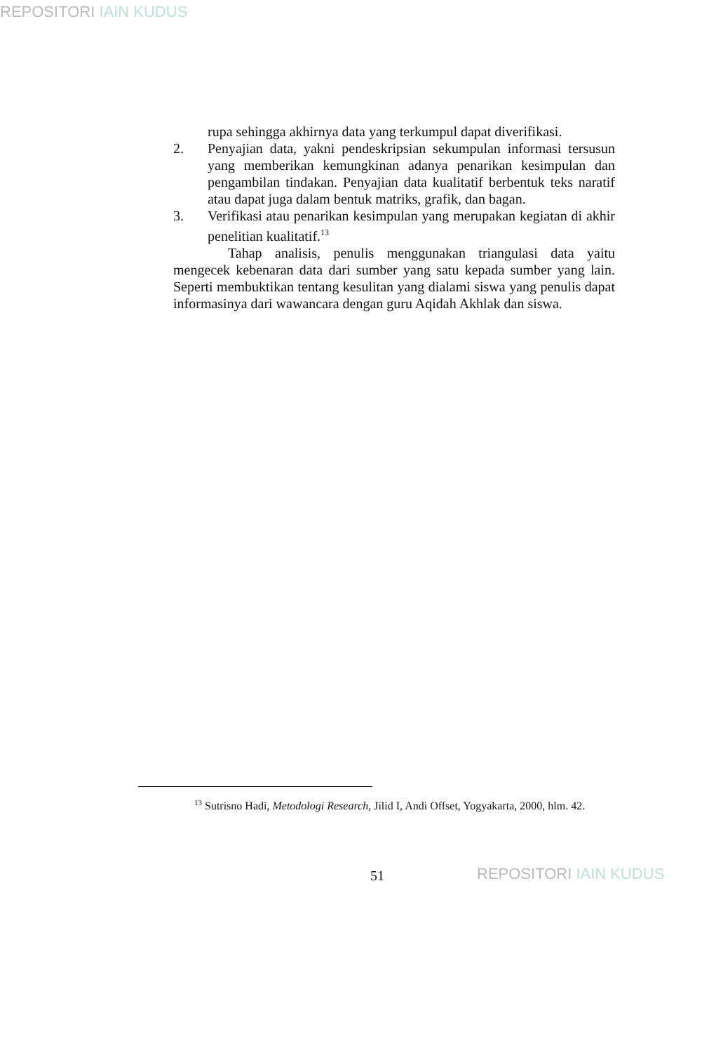REPOSITORI IAIN KUDUS
rupa sehingga akhirnya data yang terkumpul dapat diverifikasi.
2. Penyajian data, yakni pendeskripsian sekumpulan informasi tersusun yang memberikan kemungkinan adanya penarikan kesimpulan dan pengambilan tindakan. Penyajian data kualitatif berbentuk teks naratif atau dapat juga dalam bentuk matriks, grafik, dan bagan.
3. Verifikasi atau penarikan kesimpulan yang merupakan kegiatan di akhir penelitian kualitatif.<sup>13</sup>
Tahap analisis, penulis menggunakan triangulasi data yaitu mengecek kebenaran data dari sumber yang satu kepada sumber yang lain. Seperti membuktikan tentang kesulitan yang dialami siswa yang penulis dapat informasinya dari wawancara dengan guru Aqidah Akhlak dan siswa.
<sup>13</sup> Sutrisno Hadi, Metodologi Research, Jilid I, Andi Offset, Yogyakarta, 2000, hlm. 42.
51 REPOSITORI IAIN KUDUS